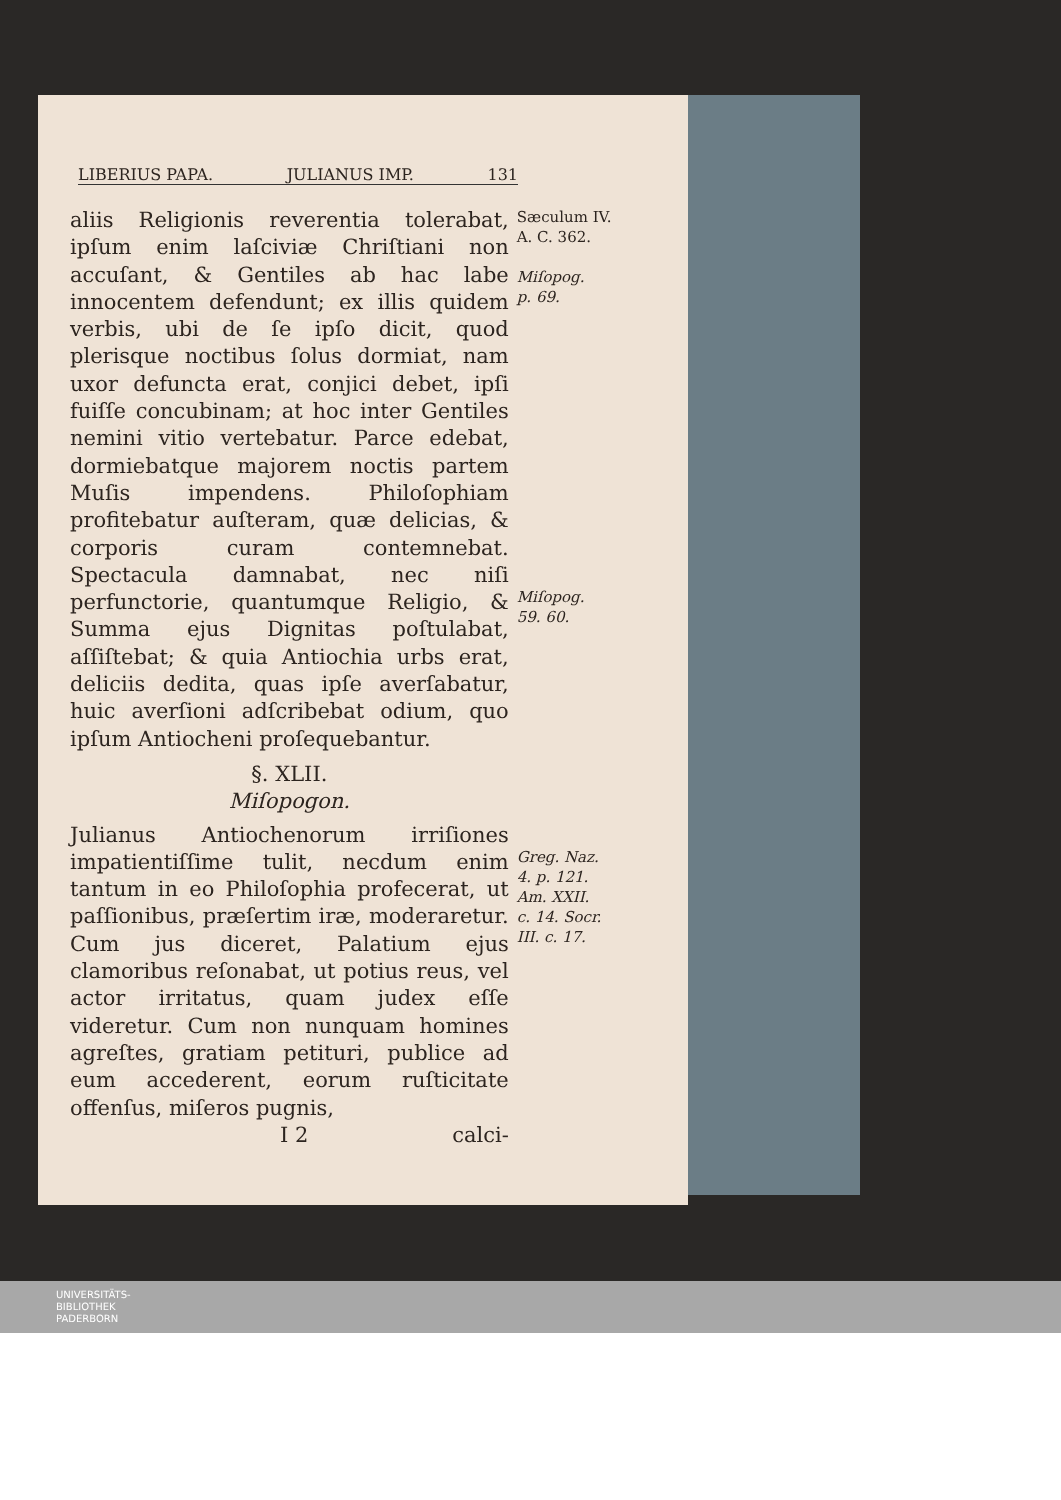LIBERIUS PAPA. JULIANUS IMP. 131
aliis Religionis reverentia tolerabat, ipſum enim laſciviæ Chriſtiani non accuſant, & Gentiles ab hac labe innocentem defendunt; ex illis quidem verbis, ubi de ſe ipſo dicit, quod plerisque noctibus ſolus dormiat, nam uxor defuncta erat, conjici debet, ipſi fuiſſe concubinam; at hoc inter Gentiles nemini vitio vertebatur. Parce edebat, dormiebatque majorem noctis partem Muſis impendens. Philoſophiam profitebatur auſteram, quæ delicias, & corporis curam contemnebat. Spectacula damnabat, nec niſi perfunctorie, quantumque Religio, & Summa ejus Dignitas poſtulabat, aſſiſtebat; & quia Antiochia urbs erat, deliciis dedita, quas ipſe averſabatur, huic averſioni adſcribebat odium, quo ipſum Antiocheni proſequebantur.
§. XLII.
Miſopogon.
Julianus Antiochenorum irriſiones impatientiſſime tulit, necdum enim tantum in eo Philoſophia profecerat, ut paſſionibus, præſertim iræ, moderaretur. Cum jus diceret, Palatium ejus clamoribus reſonabat, ut potius reus, vel actor irritatus, quam judex eſſe videretur. Cum non nunquam homines agreſtes, gratiam petituri, publice ad eum accederent, eorum ruſticitate offenſus, miſeros pugnis,
I 2 calci-
Sæculum IV.
A. C. 362.
Miſopog.
p. 69.
Miſopog.
59. 60.
Greg. Naz.
4. p. 121.
Am. XXII.
c. 14. Socr.
III. c. 17.
UNIVERSITÄTS-
BIBLIOTHEK
PADERBORN